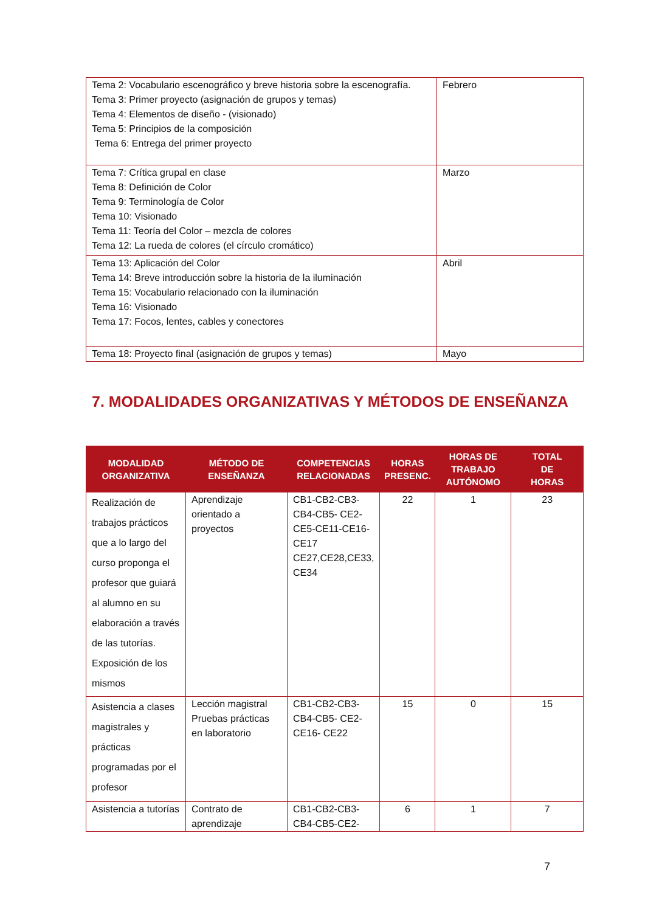| Tema 2: Vocabulario escenográfico y breve historia sobre la escenografía. Tema 3: Primer proyecto (asignación de grupos y temas) Tema 4: Elementos de diseño - (visionado) Tema 5: Principios de la composición Tema 6: Entrega del primer proyecto | Febrero |
| Tema 7: Crítica grupal en clase Tema 8: Definición de Color Tema 9: Terminología de Color Tema 10: Visionado Tema 11: Teoría del Color – mezcla de colores Tema 12: La rueda de colores (el círculo cromático) | Marzo |
| Tema 13: Aplicación del Color Tema 14: Breve introducción sobre la historia de la iluminación Tema 15: Vocabulario relacionado con la iluminación Tema 16: Visionado Tema 17: Focos, lentes, cables y conectores | Abril |
| Tema 18: Proyecto final (asignación de grupos y temas) | Mayo |
7. MODALIDADES ORGANIZATIVAS Y MÉTODOS DE ENSEÑANZA
| MODALIDAD ORGANIZATIVA | MÉTODO DE ENSEÑANZA | COMPETENCIAS RELACIONADAS | HORAS PRESENC. | HORAS DE TRABAJO AUTÓNOMO | TOTAL DE HORAS |
| --- | --- | --- | --- | --- | --- |
| Realización de trabajos prácticos que a lo largo del curso proponga el profesor que guiará al alumno en su elaboración a través de las tutorías. Exposición de los mismos | Aprendizaje orientado a proyectos | CB1-CB2-CB3-CB4-CB5- CE2-CE5-CE11-CE16-CE17 CE27,CE28,CE33, CE34 | 22 | 1 | 23 |
| Asistencia a clases magistrales y prácticas programadas por el profesor | Lección magistral Pruebas prácticas en laboratorio | CB1-CB2-CB3-CB4-CB5- CE2-CE16- CE22 | 15 | 0 | 15 |
| Asistencia a tutorías | Contrato de aprendizaje | CB1-CB2-CB3-CB4-CB5-CE2- | 6 | 1 | 7 |
7